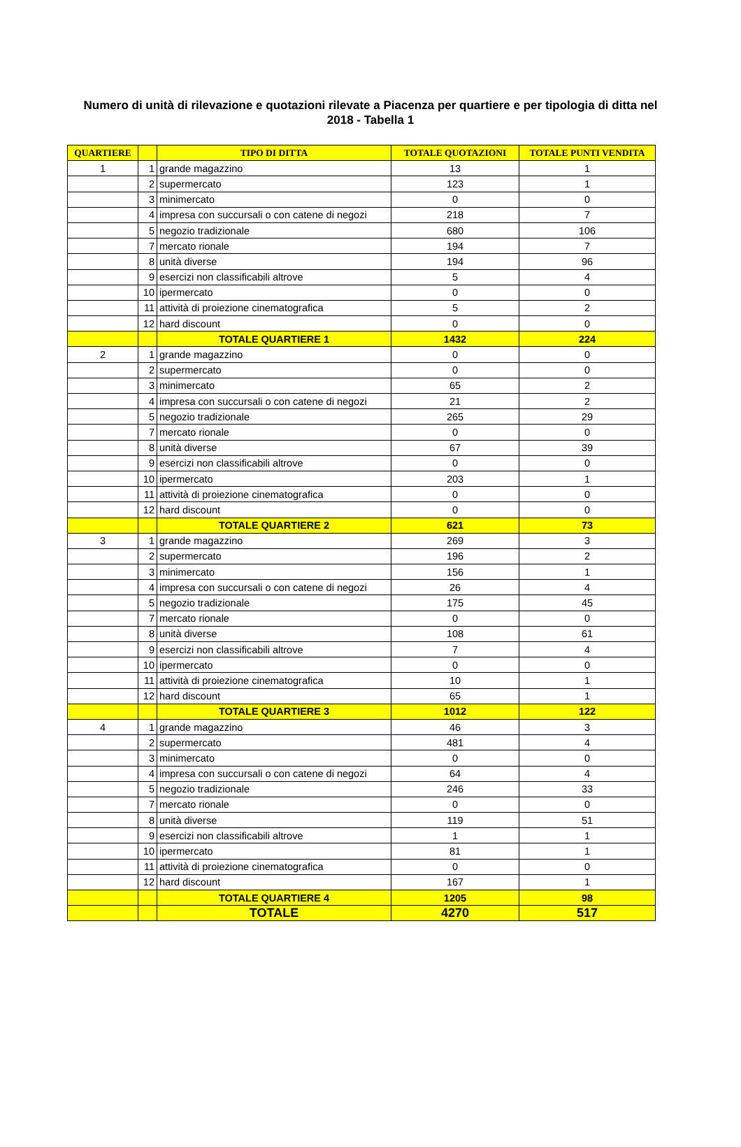Numero di unità di rilevazione e quotazioni rilevate a Piacenza per quartiere e per tipologia di ditta nel 2018 - Tabella 1
| QUARTIERE | | TIPO DI DITTA | TOTALE QUOTAZIONI | TOTALE PUNTI VENDITA |
| --- | --- | --- | --- | --- |
| 1 | 1 | grande magazzino | 13 | 1 |
| | 2 | supermercato | 123 | 1 |
| | 3 | minimercato | 0 | 0 |
| | 4 | impresa con succursali o con catene di negozi | 218 | 7 |
| | 5 | negozio tradizionale | 680 | 106 |
| | 7 | mercato rionale | 194 | 7 |
| | 8 | unità diverse | 194 | 96 |
| | 9 | esercizi non classificabili altrove | 5 | 4 |
| | 10 | ipermercato | 0 | 0 |
| | 11 | attività di proiezione cinematografica | 5 | 2 |
| | 12 | hard discount | 0 | 0 |
| | | TOTALE QUARTIERE 1 | 1432 | 224 |
| 2 | 1 | grande magazzino | 0 | 0 |
| | 2 | supermercato | 0 | 0 |
| | 3 | minimercato | 65 | 2 |
| | 4 | impresa con succursali o con catene di negozi | 21 | 2 |
| | 5 | negozio tradizionale | 265 | 29 |
| | 7 | mercato rionale | 0 | 0 |
| | 8 | unità diverse | 67 | 39 |
| | 9 | esercizi non classificabili altrove | 0 | 0 |
| | 10 | ipermercato | 203 | 1 |
| | 11 | attività di proiezione cinematografica | 0 | 0 |
| | 12 | hard discount | 0 | 0 |
| | | TOTALE QUARTIERE 2 | 621 | 73 |
| 3 | 1 | grande magazzino | 269 | 3 |
| | 2 | supermercato | 196 | 2 |
| | 3 | minimercato | 156 | 1 |
| | 4 | impresa con succursali o con catene di negozi | 26 | 4 |
| | 5 | negozio tradizionale | 175 | 45 |
| | 7 | mercato rionale | 0 | 0 |
| | 8 | unità diverse | 108 | 61 |
| | 9 | esercizi non classificabili altrove | 7 | 4 |
| | 10 | ipermercato | 0 | 0 |
| | 11 | attività di proiezione cinematografica | 10 | 1 |
| | 12 | hard discount | 65 | 1 |
| | | TOTALE QUARTIERE 3 | 1012 | 122 |
| 4 | 1 | grande magazzino | 46 | 3 |
| | 2 | supermercato | 481 | 4 |
| | 3 | minimercato | 0 | 0 |
| | 4 | impresa con succursali o con catene di negozi | 64 | 4 |
| | 5 | negozio tradizionale | 246 | 33 |
| | 7 | mercato rionale | 0 | 0 |
| | 8 | unità diverse | 119 | 51 |
| | 9 | esercizi non classificabili altrove | 1 | 1 |
| | 10 | ipermercato | 81 | 1 |
| | 11 | attività di proiezione cinematografica | 0 | 0 |
| | 12 | hard discount | 167 | 1 |
| | | TOTALE QUARTIERE 4 | 1205 | 98 |
| | | TOTALE | 4270 | 517 |